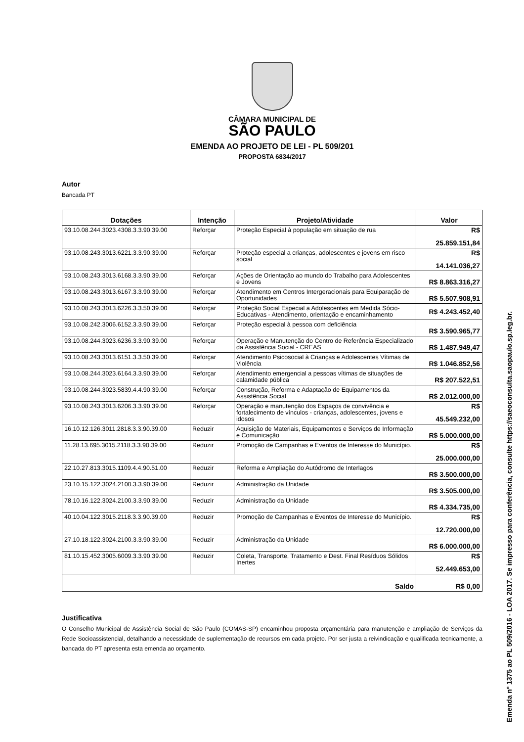CÂMARA MUNICIPAL DE
SÃO PAULO
EMENDA AO PROJETO DE LEI - PL 509/201
PROPOSTA 6834/2017
Autor
Bancada PT
| Dotações | Intenção | Projeto/Atividade | Valor |
| --- | --- | --- | --- |
| 93.10.08.244.3023.4308.3.3.90.39.00 | Reforçar | Proteção Especial à população em situação de rua | R$ 25.859.151,84 |
| 93.10.08.243.3013.6221.3.3.90.39.00 | Reforçar | Proteção especial a crianças, adolescentes e jovens em risco social | R$ 14.141.036,27 |
| 93.10.08.243.3013.6168.3.3.90.39.00 | Reforçar | Ações de Orientação ao mundo do Trabalho para Adolescentes e Jovens | R$ 8.863.316,27 |
| 93.10.08.243.3013.6167.3.3.90.39.00 | Reforçar | Atendimento em Centros Intergeracionais para Equiparação de Oportunidades | R$ 5.507.908,91 |
| 93.10.08.243.3013.6226.3.3.50.39.00 | Reforçar | Proteção Social Especial a Adolescentes em Medida Sócio-Educativas - Atendimento, orientação e encaminhamento | R$ 4.243.452,40 |
| 93.10.08.242.3006.6152.3.3.90.39.00 | Reforçar | Proteção especial à pessoa com deficiência | R$ 3.590.965,77 |
| 93.10.08.244.3023.6236.3.3.90.39.00 | Reforçar | Operação e Manutenção do Centro de Referência Especializado da Assistência Social - CREAS | R$ 1.487.949,47 |
| 93.10.08.243.3013.6151.3.3.50.39.00 | Reforçar | Atendimento Psicosocial à Crianças e Adolescentes Vítimas de Violência | R$ 1.046.852,56 |
| 93.10.08.244.3023.6164.3.3.90.39.00 | Reforçar | Atendimento emergencial a pessoas vítimas de situações de calamidade pública | R$ 207.522,51 |
| 93.10.08.244.3023.5839.4.4.90.39.00 | Reforçar | Construção, Reforma e Adaptação de Equipamentos da Assistência Social | R$ 2.012.000,00 |
| 93.10.08.243.3013.6206.3.3.90.39.00 | Reforçar | Operação e manutenção dos Espaços de convivência e fortalecimento de vínculos - crianças, adolescentes, jovens e idosos | R$ 45.549.232,00 |
| 16.10.12.126.3011.2818.3.3.90.39.00 | Reduzir | Aquisição de Materiais, Equipamentos e Serviços de Informação e Comunicação | R$ 5.000.000,00 |
| 11.28.13.695.3015.2118.3.3.90.39.00 | Reduzir | Promoção de Campanhas e Eventos de Interesse do Município. | R$ 25.000.000,00 |
| 22.10.27.813.3015.1109.4.4.90.51.00 | Reduzir | Reforma e Ampliação do Autódromo de Interlagos | R$ 3.500.000,00 |
| 23.10.15.122.3024.2100.3.3.90.39.00 | Reduzir | Administração da Unidade | R$ 3.505.000,00 |
| 78.10.16.122.3024.2100.3.3.90.39.00 | Reduzir | Administração da Unidade | R$ 4.334.735,00 |
| 40.10.04.122.3015.2118.3.3.90.39.00 | Reduzir | Promoção de Campanhas e Eventos de Interesse do Município. | R$ 12.720.000,00 |
| 27.10.18.122.3024.2100.3.3.90.39.00 | Reduzir | Administração da Unidade | R$ 6.000.000,00 |
| 81.10.15.452.3005.6009.3.3.90.39.00 | Reduzir | Coleta, Transporte, Tratamento e Dest. Final Resíduos Sólidos Inertes | R$ 52.449.653,00 |
| Saldo | | | R$ 0,00 |
Justificativa
O Conselho Municipal de Assistência Social de São Paulo (COMAS-SP) encaminhou proposta orçamentária para manutenção e ampliação de Serviços da Rede Socioassistencial, detalhando a necessidade de suplementação de recursos em cada projeto. Por ser justa a reivindicação e qualificada tecnicamente, a bancada do PT apresenta esta emenda ao orçamento.
Emenda nº 1375 ao PL 509/2016 - LOA 2017. Se impresso para conferência, consulte https://saeoconsulta.saopaulo.sp.leg.br.